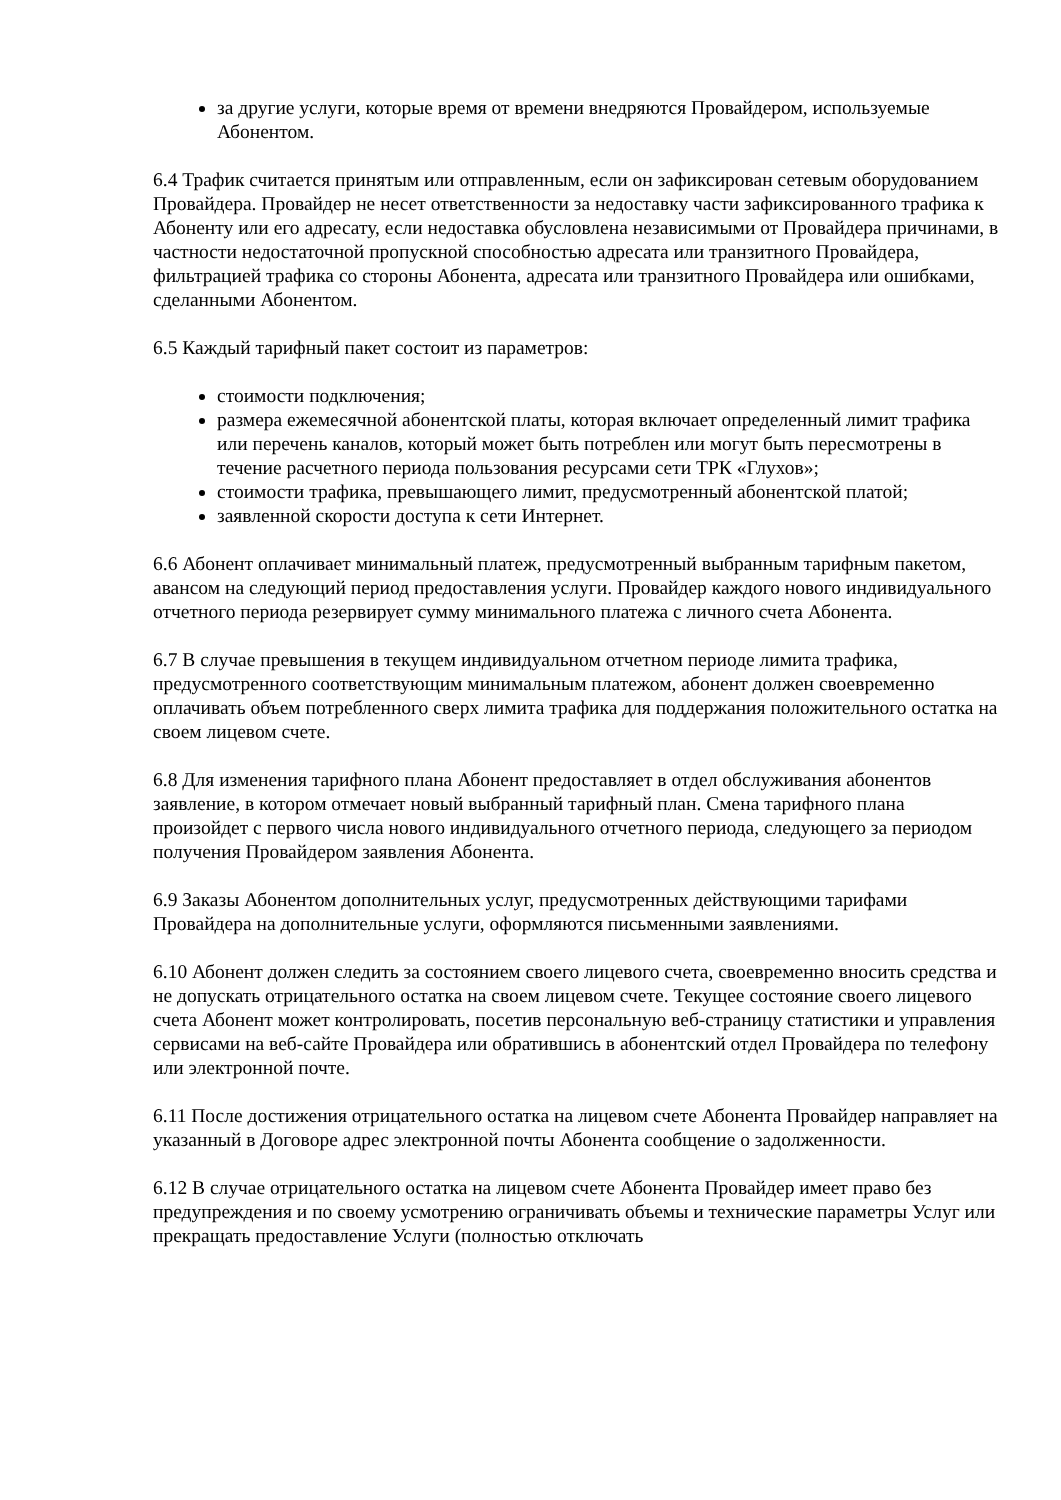за другие услуги, которые время от времени внедряются Провайдером, используемые Абонентом.
6.4 Трафик считается принятым или отправленным, если он зафиксирован сетевым оборудованием Провайдера. Провайдер не несет ответственности за недоставку части зафиксированного трафика к Абоненту или его адресату, если недоставка обусловлена независимыми от Провайдера причинами, в частности недостаточной пропускной способностью адресата или транзитного Провайдера, фильтрацией трафика со стороны Абонента, адресата или транзитного Провайдера или ошибками, сделанными Абонентом.
6.5 Каждый тарифный пакет состоит из параметров:
стоимости подключения;
размера ежемесячной абонентской платы, которая включает определенный лимит трафика или перечень каналов, который может быть потреблен или могут быть пересмотрены в течение расчетного периода пользования ресурсами сети ТРК «Глухов»;
стоимости трафика, превышающего лимит, предусмотренный абонентской платой;
заявленной скорости доступа к сети Интернет.
6.6 Абонент оплачивает минимальный платеж, предусмотренный выбранным тарифным пакетом, авансом на следующий период предоставления услуги. Провайдер каждого нового индивидуального отчетного периода резервирует сумму минимального платежа с личного счета Абонента.
6.7 В случае превышения в текущем индивидуальном отчетном периоде лимита трафика, предусмотренного соответствующим минимальным платежом, абонент должен своевременно оплачивать объем потребленного сверх лимита трафика для поддержания положительного остатка на своем лицевом счете.
6.8 Для изменения тарифного плана Абонент предоставляет в отдел обслуживания абонентов заявление, в котором отмечает новый выбранный тарифный план. Смена тарифного плана произойдет с первого числа нового индивидуального отчетного периода, следующего за периодом получения Провайдером заявления Абонента.
6.9 Заказы Абонентом дополнительных услуг, предусмотренных действующими тарифами Провайдера на дополнительные услуги, оформляются письменными заявлениями.
6.10 Абонент должен следить за состоянием своего лицевого счета, своевременно вносить средства и не допускать отрицательного остатка на своем лицевом счете. Текущее состояние своего лицевого счета Абонент может контролировать, посетив персональную веб-страницу статистики и управления сервисами на веб-сайте Провайдера или обратившись в абонентский отдел Провайдера по телефону или электронной почте.
6.11 После достижения отрицательного остатка на лицевом счете Абонента Провайдер направляет на указанный в Договоре адрес электронной почты Абонента сообщение о задолженности.
6.12 В случае отрицательного остатка на лицевом счете Абонента Провайдер имеет право без предупреждения и по своему усмотрению ограничивать объемы и технические параметры Услуг или прекращать предоставление Услуги (полностью отключать